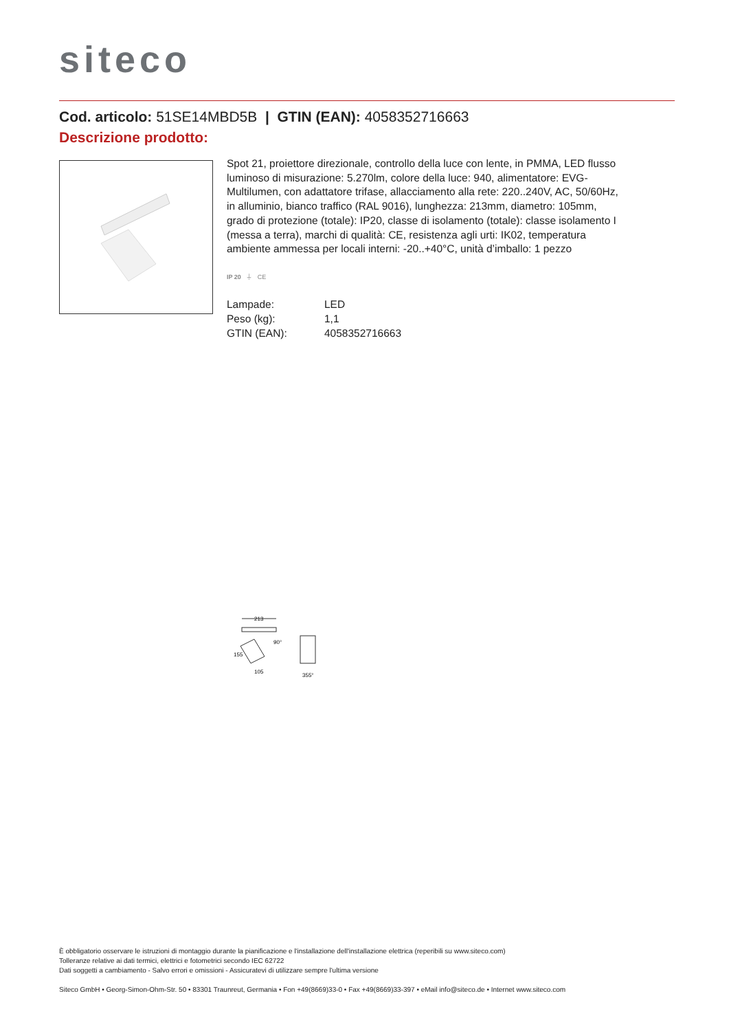siteco
Cod. articolo: 51SE14MBD5B | GTIN (EAN): 4058352716663
Descrizione prodotto:
Spot 21, proiettore direzionale, controllo della luce con lente, in PMMA, LED flusso luminoso di misurazione: 5.270lm, colore della luce: 940, alimentatore: EVG-Multilumen, con adattatore trifase, allacciamento alla rete: 220..240V, AC, 50/60Hz, in alluminio, bianco traffico (RAL 9016), lunghezza: 213mm, diametro: 105mm, grado di protezione (totale): IP20, classe di isolamento (totale): classe isolamento I (messa a terra), marchi di qualità: CE, resistenza agli urti: IK02, temperatura ambiente ammessa per locali interni: -20..+40°C, unità d’imballo: 1 pezzo
IP 20 ⏚ CE
| Lampade: | LED |
| Peso (kg): | 1,1 |
| GTIN (EAN): | 4058352716663 |
213
155
105
90°
355°
È obbligatorio osservare le istruzioni di montaggio durante la pianificazione e l'installazione dell'installazione elettrica (reperibili su www.siteco.com)
Tolleranze relative ai dati termici, elettrici e fotometrici secondo IEC 62722
Dati soggetti a cambiamento - Salvo errori e omissioni - Assicuratevi di utilizzare sempre l'ultima versione
Siteco GmbH • Georg-Simon-Ohm-Str. 50 • 83301 Traunreut, Germania • Fon +49(8669)33-0 • Fax +49(8669)33-397 • eMail info@siteco.de • Internet www.siteco.com